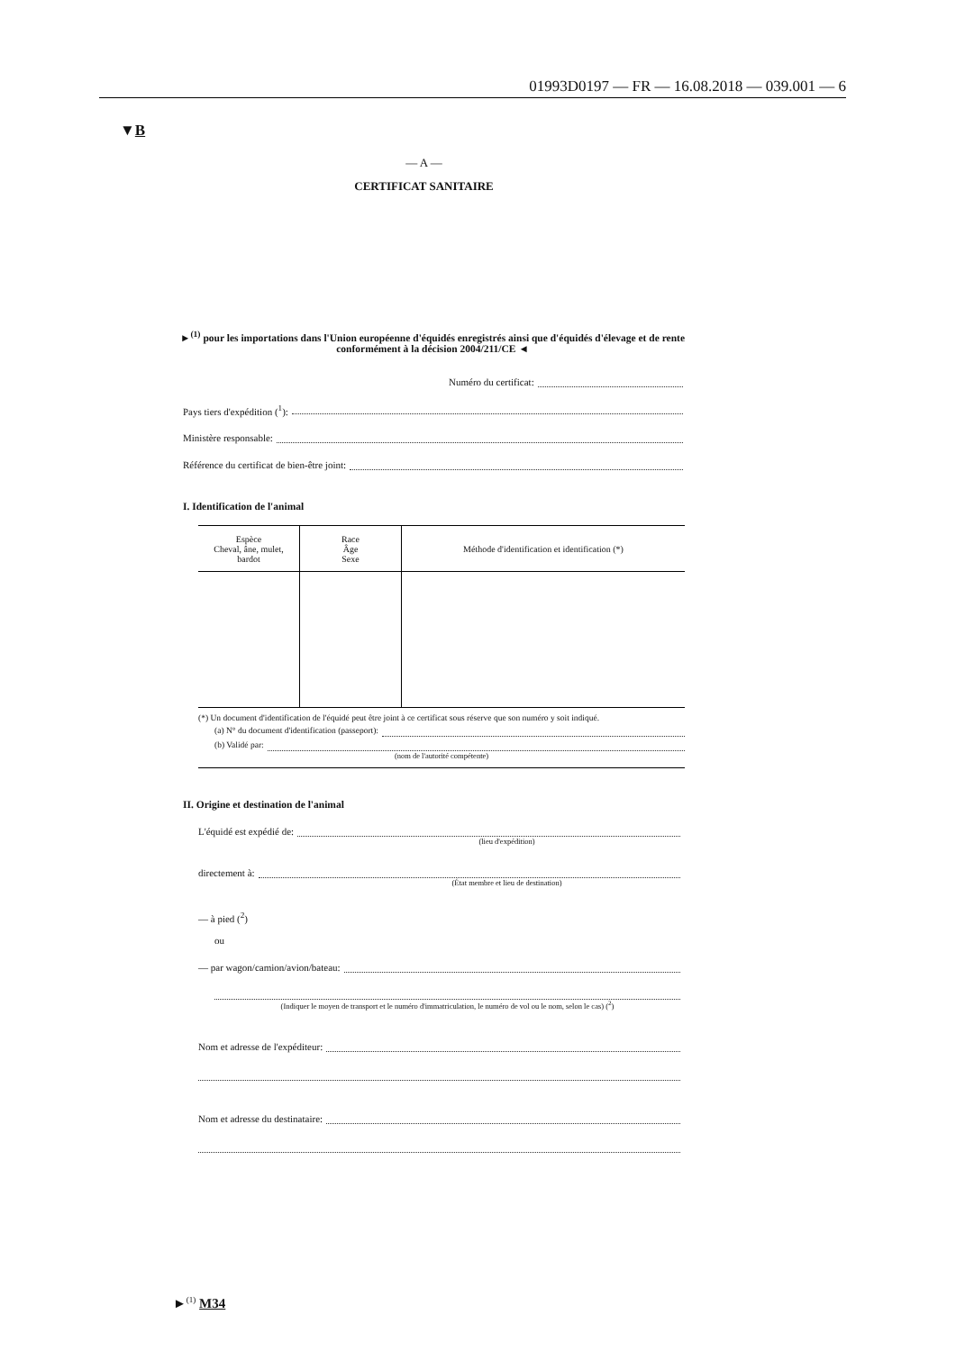01993D0197 — FR — 16.08.2018 — 039.001 — 6
▼B
— A —
CERTIFICAT SANITAIRE
►<sup>(1)</sup> pour les importations dans l'Union européenne d'équidés enregistrés ainsi que d'équidés d'élevage et de rente conformément à la décision 2004/211/CE ◄
Numéro du certificat:
Pays tiers d'expédition (<sup>1</sup>):
Ministère responsable:
Référence du certificat de bien-être joint:
I. Identification de l'animal
| Espèce Cheval, âne, mulet, bardot | Race Âge Sexe | Méthode d'identification et identification (*) |
| --- | --- | --- |
(*) Un document d'identification de l'équidé peut être joint à ce certificat sous réserve que son numéro y soit indiqué.
(a) N° du document d'identification (passeport):
(b) Validé par:
(nom de l'autorité compétente)
II. Origine et destination de l'animal
L'équidé est expédié de:
(lieu d'expédition)
directement à:
(État membre et lieu de destination)
— à pied (<sup>2</sup>)
ou
— par wagon/camion/avion/bateau:
(Indiquer le moyen de transport et le numéro d'immatriculation, le numéro de vol ou le nom, selon le cas) (<sup>2</sup>)
Nom et adresse de l'expéditeur:
Nom et adresse du destinataire:
►<sup>(1)</sup> M34